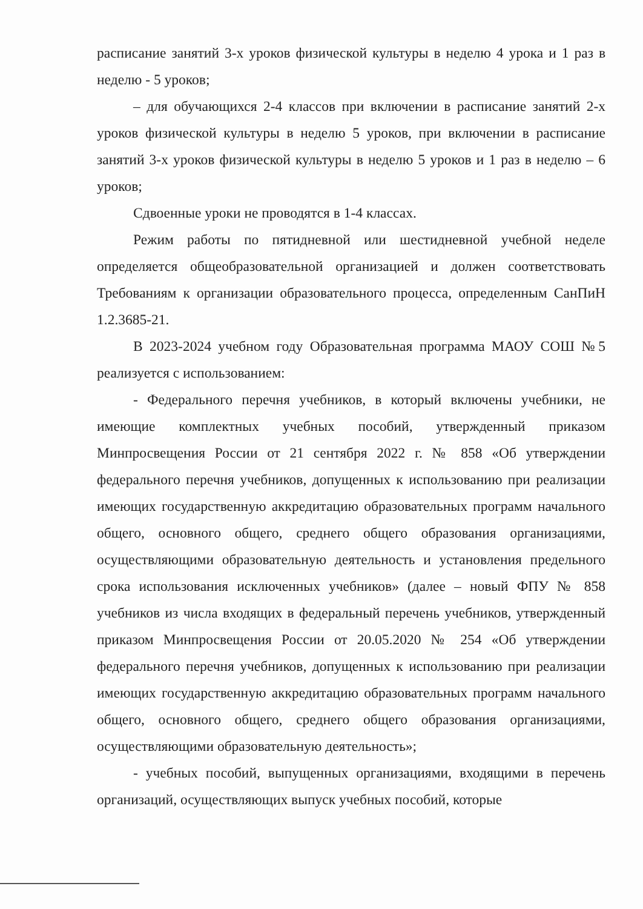расписание занятий 3-х уроков физической культуры в неделю 4 урока и 1 раз в неделю - 5 уроков;
– для обучающихся 2-4 классов при включении в расписание занятий 2-х уроков физической культуры в неделю 5 уроков, при включении в расписание занятий 3-х уроков физической культуры в неделю 5 уроков и 1 раз в неделю – 6 уроков;
Сдвоенные уроки не проводятся в 1-4 классах.
Режим работы по пятидневной или шестидневной учебной неделе определяется общеобразовательной организацией и должен соответствовать Требованиям к организации образовательного процесса, определенным СанПиН 1.2.3685-21.
В 2023-2024 учебном году Образовательная программа МАОУ СОШ №5 реализуется с использованием:
- Федерального перечня учебников, в который включены учебники, не имеющие комплектных учебных пособий, утвержденный приказом Минпросвещения России от 21 сентября 2022 г. № 858 «Об утверждении федерального перечня учебников, допущенных к использованию при реализации имеющих государственную аккредитацию образовательных программ начального общего, основного общего, среднего общего образования организациями, осуществляющими образовательную деятельность и установления предельного срока использования исключенных учебников» (далее – новый ФПУ № 858 учебников из числа входящих в федеральный перечень учебников, утвержденный приказом Минпросвещения России от 20.05.2020 № 254 «Об утверждении федерального перечня учебников, допущенных к использованию при реализации имеющих государственную аккредитацию образовательных программ начального общего, основного общего, среднего общего образования организациями, осуществляющими образовательную деятельность»;
- учебных пособий, выпущенных организациями, входящими в перечень организаций, осуществляющих выпуск учебных пособий, которые